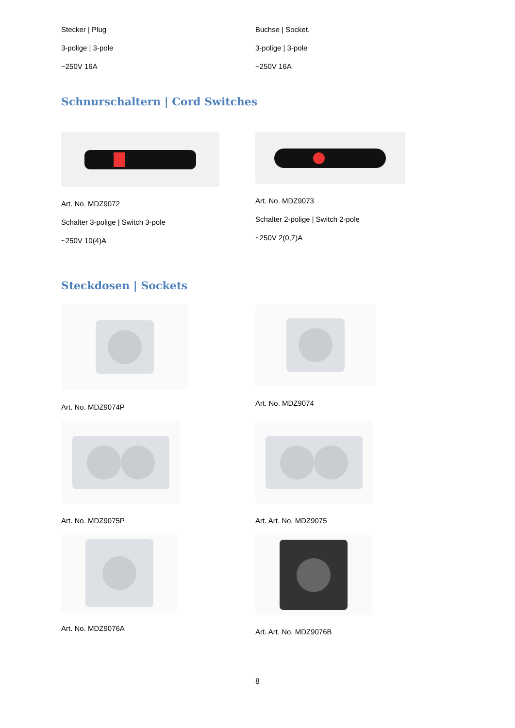Stecker | Plug
3-polige | 3-pole
~250V 16A
Buchse | Socket.
3-polige | 3-pole
~250V 16A
Schnurschaltern | Cord Switches
Art. No. MDZ9072
Schalter 3-polige | Switch 3-pole
~250V 10(4)A
Art. No. MDZ9073
Schalter 2-polige | Switch 2-pole
~250V 2(0,7)A
Steckdosen | Sockets
Art. No. MDZ9074P Art. No. MDZ9074
Art. No. MDZ9075P Art. Art. No. MDZ9075
Art. No. MDZ9076A Art. Art. No. MDZ9076B
8